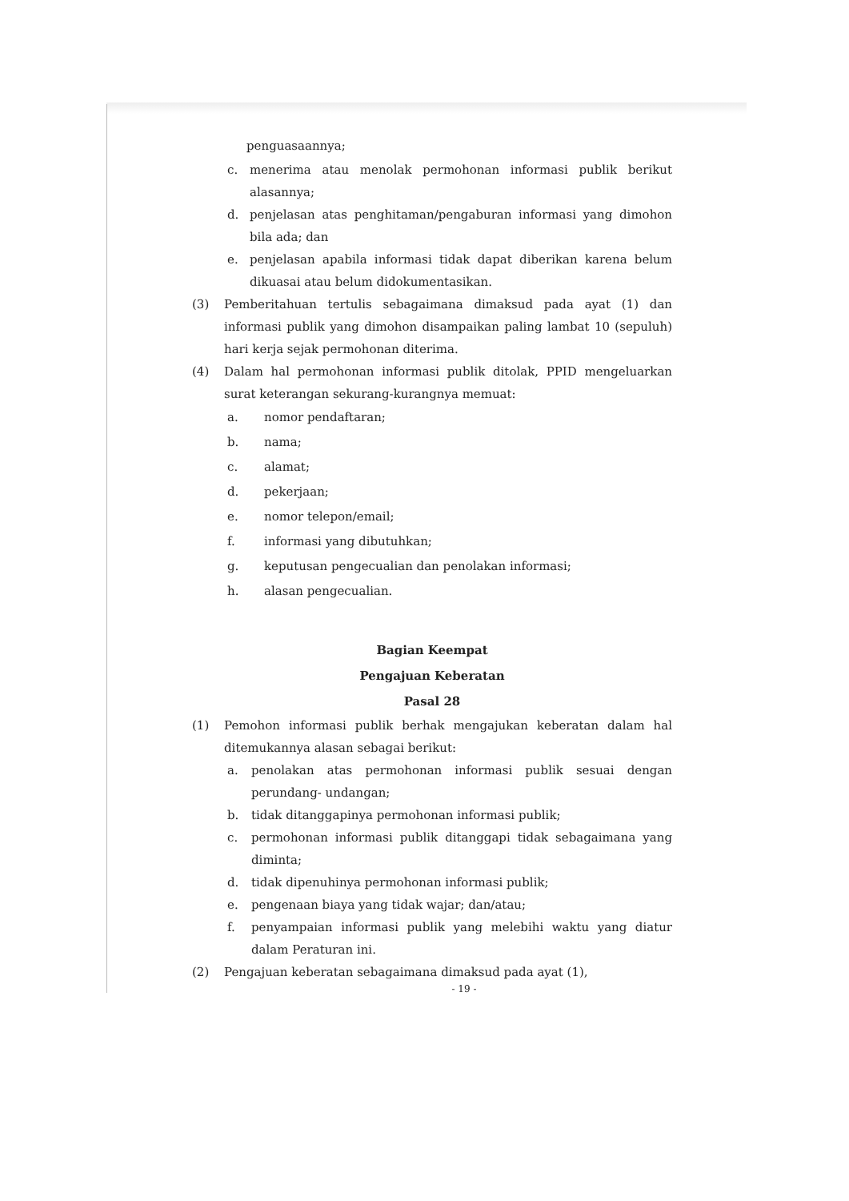penguasaannya;
c. menerima atau menolak permohonan informasi publik berikut alasannya;
d. penjelasan atas penghitaman/pengaburan informasi yang dimohon bila ada; dan
e. penjelasan apabila informasi tidak dapat diberikan karena belum dikuasai atau belum didokumentasikan.
(3) Pemberitahuan tertulis sebagaimana dimaksud pada ayat (1) dan informasi publik yang dimohon disampaikan paling lambat 10 (sepuluh) hari kerja sejak permohonan diterima.
(4) Dalam hal permohonan informasi publik ditolak, PPID mengeluarkan surat keterangan sekurang-kurangnya memuat:
a. nomor pendaftaran;
b. nama;
c. alamat;
d. pekerjaan;
e. nomor telepon/email;
f. informasi yang dibutuhkan;
g. keputusan pengecualian dan penolakan informasi;
h. alasan pengecualian.
Bagian Keempat
Pengajuan Keberatan
Pasal 28
(1) Pemohon informasi publik berhak mengajukan keberatan dalam hal ditemukannya alasan sebagai berikut:
a. penolakan atas permohonan informasi publik sesuai dengan perundang- undangan;
b. tidak ditanggapinya permohonan informasi publik;
c. permohonan informasi publik ditanggapi tidak sebagaimana yang diminta;
d. tidak dipenuhinya permohonan informasi publik;
e. pengenaan biaya yang tidak wajar; dan/atau;
f. penyampaian informasi publik yang melebihi waktu yang diatur dalam Peraturan ini.
(2) Pengajuan keberatan sebagaimana dimaksud pada ayat (1),
- 19 -